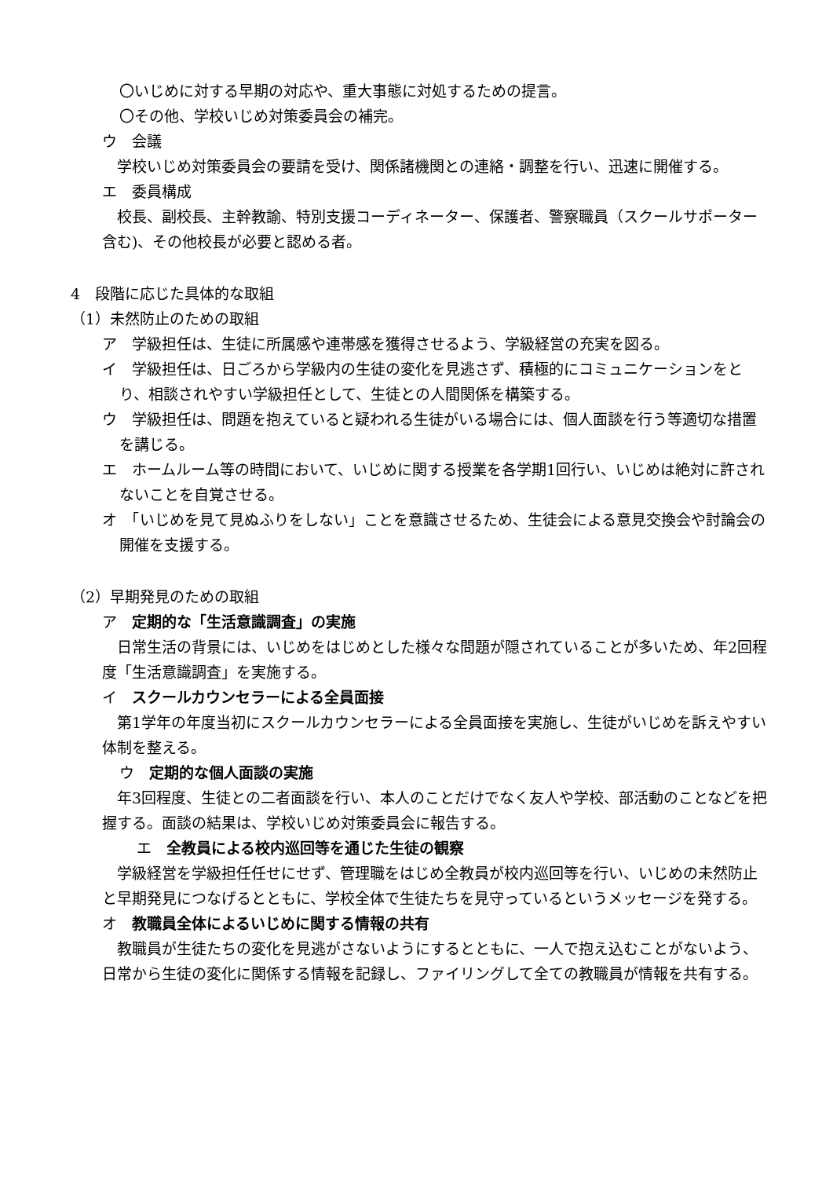〇いじめに対する早期の対応や、重大事態に対処するための提言。
〇その他、学校いじめ対策委員会の補完。
ウ　会議
　学校いじめ対策委員会の要請を受け、関係諸機関との連絡・調整を行い、迅速に開催する。
エ　委員構成
　校長、副校長、主幹教諭、特別支援コーディネーター、保護者、警察職員（スクールサポーター含む)、その他校長が必要と認める者。
4　段階に応じた具体的な取組
（1）未然防止のための取組
ア　学級担任は、生徒に所属感や連帯感を獲得させるよう、学級経営の充実を図る。
イ　学級担任は、日ごろから学級内の生徒の変化を見逃さず、積極的にコミュニケーションをとり、相談されやすい学級担任として、生徒との人間関係を構築する。
ウ　学級担任は、問題を抱えていると疑われる生徒がいる場合には、個人面談を行う等適切な措置を講じる。
エ　ホームルーム等の時間において、いじめに関する授業を各学期1回行い、いじめは絶対に許されないことを自覚させる。
オ　「いじめを見て見ぬふりをしない」ことを意識させるため、生徒会による意見交換会や討論会の開催を支援する。
（2）早期発見のための取組
ア　定期的な「生活意識調査」の実施
　日常生活の背景には、いじめをはじめとした様々な問題が隠されていることが多いため、年2回程度「生活意識調査」を実施する。
イ　スクールカウンセラーによる全員面接
　第1学年の年度当初にスクールカウンセラーによる全員面接を実施し、生徒がいじめを訴えやすい体制を整える。
ウ　定期的な個人面談の実施
　年3回程度、生徒との二者面談を行い、本人のことだけでなく友人や学校、部活動のことなどを把握する。面談の結果は、学校いじめ対策委員会に報告する。
エ　全教員による校内巡回等を通じた生徒の観察
　学級経営を学級担任任せにせず、管理職をはじめ全教員が校内巡回等を行い、いじめの未然防止と早期発見につなげるとともに、学校全体で生徒たちを見守っているというメッセージを発する。
オ　教職員全体によるいじめに関する情報の共有
　教職員が生徒たちの変化を見逃がさないようにするとともに、一人で抱え込むことがないよう、日常から生徒の変化に関係する情報を記録し、ファイリングして全ての教職員が情報を共有する。